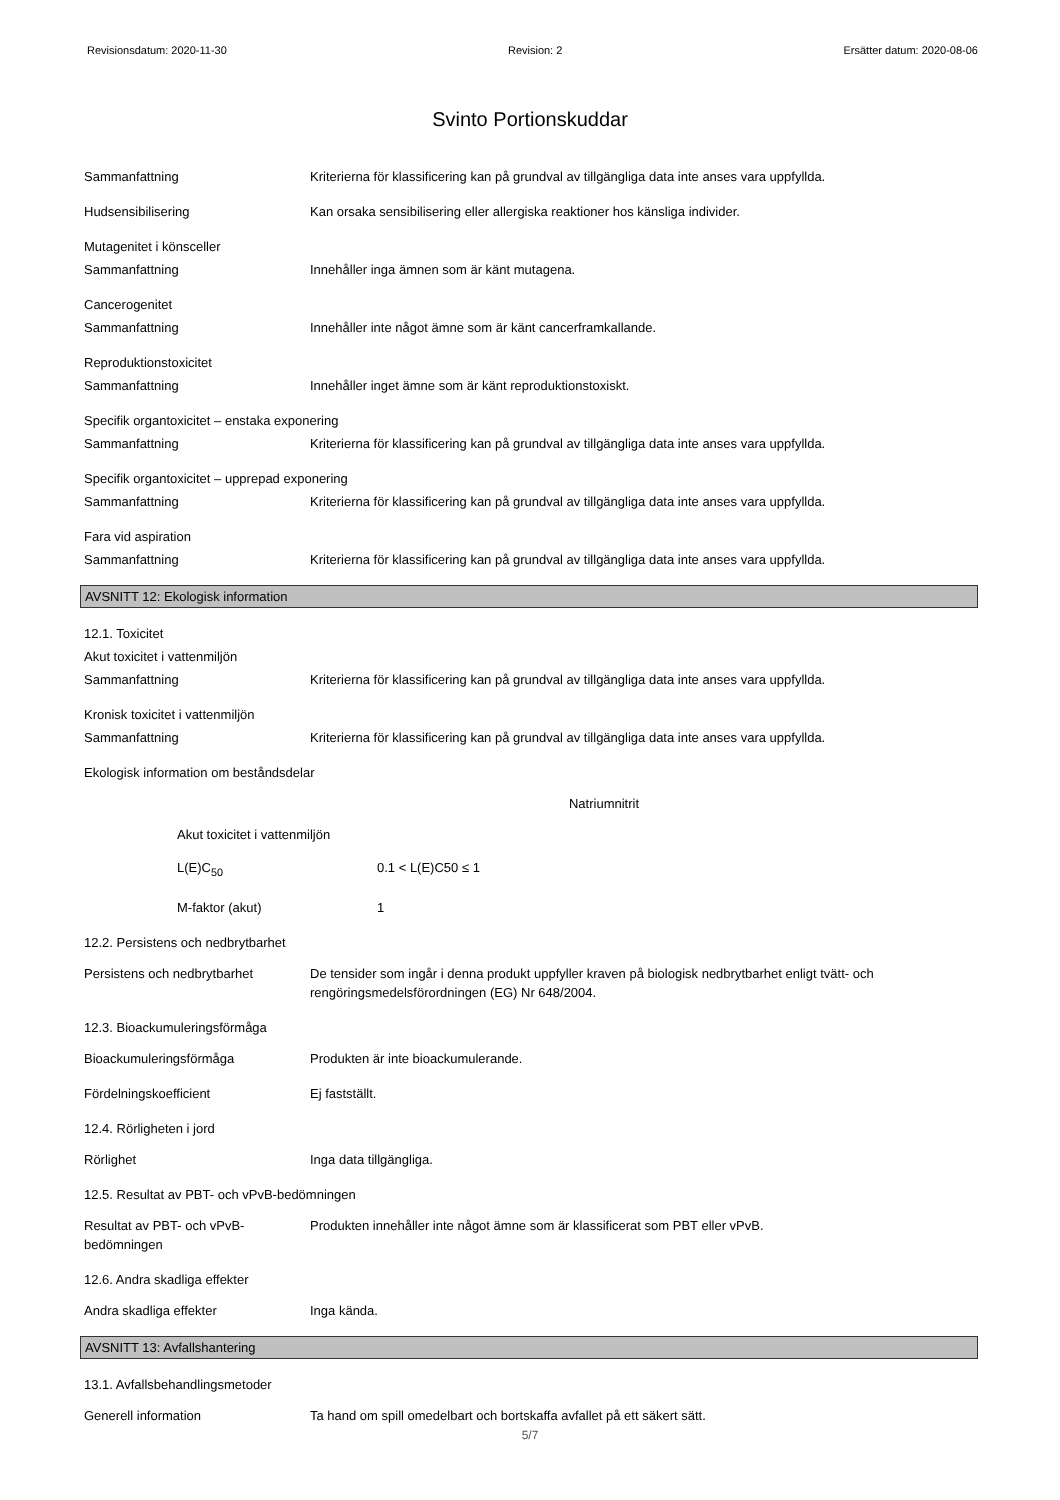Revisionsdatum: 2020-11-30 Revision: 2 Ersätter datum: 2020-08-06
Svinto Portionskuddar
Sammanfattning Kriterierna för klassificering kan på grundval av tillgängliga data inte anses vara uppfyllda.
Hudsensibilisering Kan orsaka sensibilisering eller allergiska reaktioner hos känsliga individer.
Mutagenitet i könsceller
Sammanfattning Innehåller inga ämnen som är känt mutagena.
Cancerogenitet
Sammanfattning Innehåller inte något ämne som är känt cancerframkallande.
Reproduktionstoxicitet
Sammanfattning Innehåller inget ämne som är känt reproduktionstoxiskt.
Specifik organtoxicitet – enstaka exponering
Sammanfattning Kriterierna för klassificering kan på grundval av tillgängliga data inte anses vara uppfyllda.
Specifik organtoxicitet – upprepad exponering
Sammanfattning Kriterierna för klassificering kan på grundval av tillgängliga data inte anses vara uppfyllda.
Fara vid aspiration
Sammanfattning Kriterierna för klassificering kan på grundval av tillgängliga data inte anses vara uppfyllda.
AVSNITT 12: Ekologisk information
12.1. Toxicitet
Akut toxicitet i vattenmiljön
Sammanfattning Kriterierna för klassificering kan på grundval av tillgängliga data inte anses vara uppfyllda.
Kronisk toxicitet i vattenmiljön
Sammanfattning Kriterierna för klassificering kan på grundval av tillgängliga data inte anses vara uppfyllda.
Ekologisk information om beståndsdelar
Natriumnitrit
Akut toxicitet i vattenmiljön
L(E)C<sub>50</sub> 0.1 < L(E)C50 ≤ 1
M-faktor (akut) 1
12.2. Persistens och nedbrytbarhet
Persistens och nedbrytbarhet De tensider som ingår i denna produkt uppfyller kraven på biologisk nedbrytbarhet enligt tvätt- och rengöringsmedelsförordningen (EG) Nr 648/2004.
12.3. Bioackumuleringsförmåga
Bioackumuleringsförmåga Produkten är inte bioackumulerande.
Fördelningskoefficient Ej fastställt.
12.4. Rörligheten i jord
Rörlighet Inga data tillgängliga.
12.5. Resultat av PBT- och vPvB-bedömningen
Resultat av PBT- och vPvB-
bedömningen
Produkten innehåller inte något ämne som är klassificerat som PBT eller vPvB.
12.6. Andra skadliga effekter
Andra skadliga effekter Inga kända.
AVSNITT 13: Avfallshantering
13.1. Avfallsbehandlingsmetoder
Generell information Ta hand om spill omedelbart och bortskaffa avfallet på ett säkert sätt.
5/7